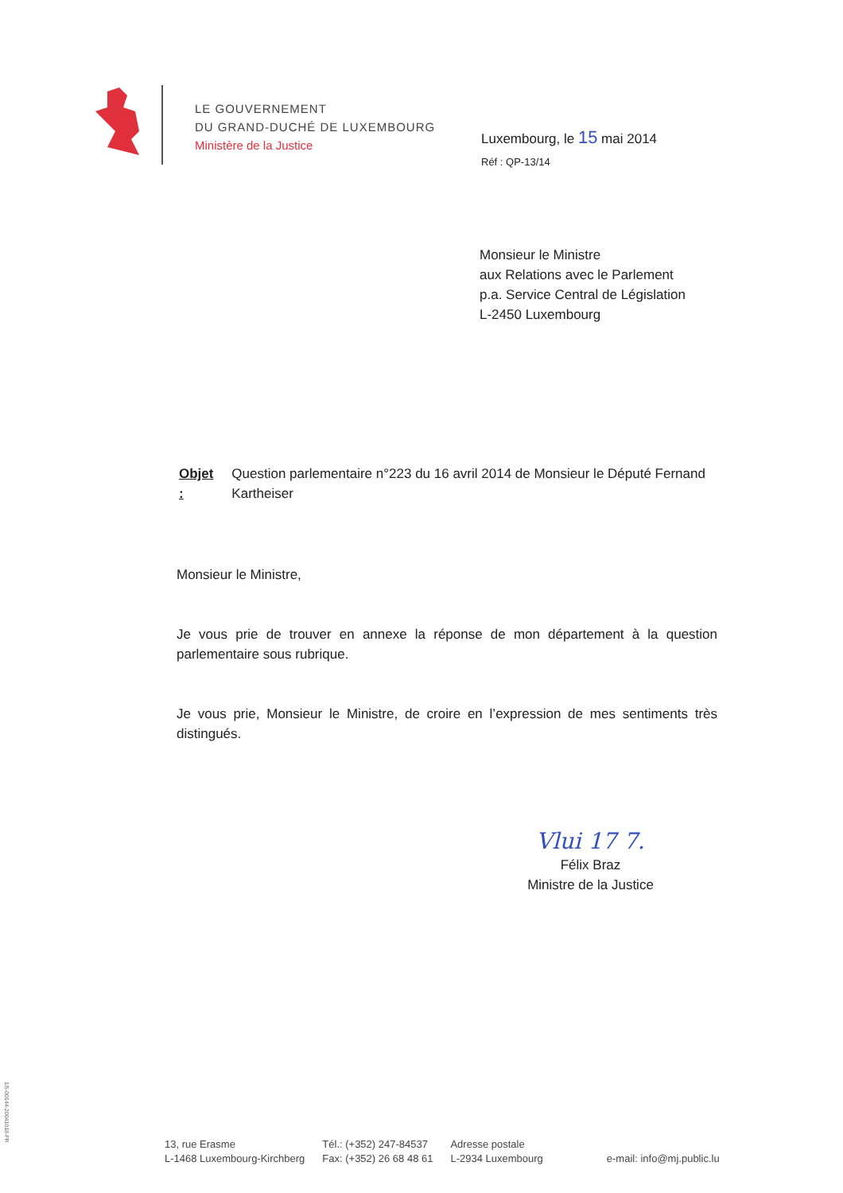LE GOUVERNEMENT
DU GRAND-DUCHÉ DE LUXEMBOURG
Ministère de la Justice
Luxembourg, le 15 mai 2014
Réf : QP-13/14
Monsieur le Ministre
aux Relations avec le Parlement
p.a. Service Central de Législation
L-2450 Luxembourg
Objet : Question parlementaire n°223 du 16 avril 2014 de Monsieur le Député Fernand Kartheiser
Monsieur le Ministre,
Je vous prie de trouver en annexe la réponse de mon département à la question parlementaire sous rubrique.
Je vous prie, Monsieur le Ministre, de croire en l’expression de mes sentiments très distingués.
Vlui 17 7.
Félix Braz
Ministre de la Justice
1/5-00144-20041018-FR
13, rue Erasme
L-1468 Luxembourg-Kirchberg
Tél.: (+352) 247-84537
Fax: (+352) 26 68 48 61
Adresse postale
L-2934 Luxembourg
e-mail: info@mj.public.lu